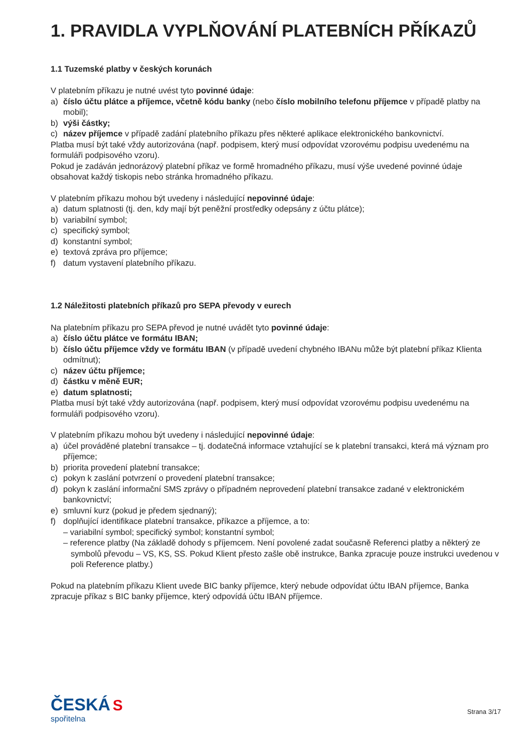1. PRAVIDLA VYPLŇOVÁNÍ PLATEBNÍCH PŘÍKAZŮ
1.1 Tuzemské platby v českých korunách
V platebním příkazu je nutné uvést tyto povinné údaje:
a) číslo účtu plátce a příjemce, včetně kódu banky (nebo číslo mobilního telefonu příjemce v případě platby na mobil);
b) výši částky;
c) název příjemce v případě zadání platebního příkazu přes některé aplikace elektronického bankovnictví.
Platba musí být také vždy autorizována (např. podpisem, který musí odpovídat vzorovému podpisu uvedenému na formuláři podpisového vzoru).
Pokud je zadáván jednorázový platební příkaz ve formě hromadného příkazu, musí výše uvedené povinné údaje obsahovat každý tiskopis nebo stránka hromadného příkazu.
V platebním příkazu mohou být uvedeny i následující nepovinné údaje:
a) datum splatnosti (tj. den, kdy mají být peněžní prostředky odepsány z účtu plátce);
b) variabilní symbol;
c) specifický symbol;
d) konstantní symbol;
e) textová zpráva pro příjemce;
f) datum vystavení platebního příkazu.
1.2 Náležitosti platebních příkazů pro SEPA převody v eurech
Na platebním příkazu pro SEPA převod je nutné uvádět tyto povinné údaje:
a) číslo účtu plátce ve formátu IBAN;
b) číslo účtu příjemce vždy ve formátu IBAN (v případě uvedení chybného IBANu může být platební příkaz Klienta odmítnut);
c) název účtu příjemce;
d) částku v měně EUR;
e) datum splatnosti;
Platba musí být také vždy autorizována (např. podpisem, který musí odpovídat vzorovému podpisu uvedenému na formuláři podpisového vzoru).
V platebním příkazu mohou být uvedeny i následující nepovinné údaje:
a) účel prováděné platební transakce – tj. dodatečná informace vztahující se k platební transakci, která má význam pro příjemce;
b) priorita provedení platební transakce;
c) pokyn k zaslání potvrzení o provedení platební transakce;
d) pokyn k zaslání informační SMS zprávy o případném neprovedení platební transakce zadané v elektronickém bankovnictví;
e) smluvní kurz (pokud je předem sjednaný);
f) doplňující identifikace platební transakce, příkazce a příjemce, a to:
– variabilní symbol; specifický symbol; konstantní symbol;
– reference platby (Na základě dohody s příjemcem. Není povolené zadat současně Referenci platby a některý ze symbolů převodu – VS, KS, SS. Pokud Klient přesto zašle obě instrukce, Banka zpracuje pouze instrukci uvedenou v poli Reference platby.)
Pokud na platebním příkazu Klient uvede BIC banky příjemce, který nebude odpovídat účtu IBAN příjemce, Banka zpracuje příkaz s BIC banky příjemce, který odpovídá účtu IBAN příjemce.
ČESKÁ S
spořitelna
Strana 3/17